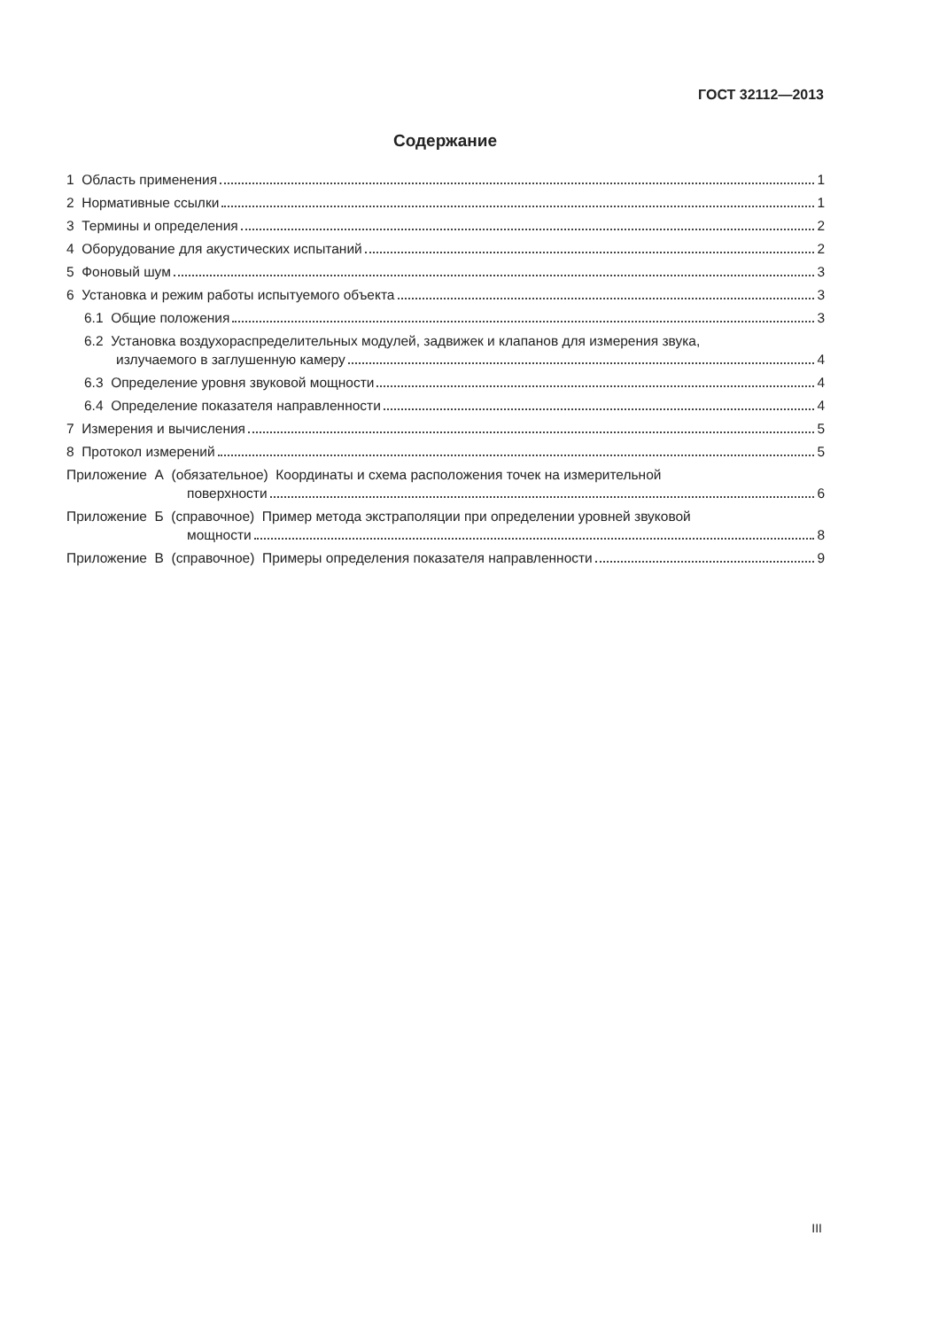ГОСТ 32112—2013
Содержание
1 Область применения 1
2 Нормативные ссылки 1
3 Термины и определения 2
4 Оборудование для акустических испытаний 2
5 Фоновый шум 3
6 Установка и режим работы испытуемого объекта 3
6.1 Общие положения 3
6.2 Установка воздухораспределительных модулей, задвижек и клапанов для измерения звука,
излучаемого в заглушенную камеру 4
6.3 Определение уровня звуковой мощности 4
6.4 Определение показателя направленности 4
7 Измерения и вычисления 5
8 Протокол измерений 5
Приложение А (обязательное) Координаты и схема расположения точек на измерительной
поверхности 6
Приложение Б (справочное) Пример метода экстраполяции при определении уровней звуковой
мощности 8
Приложение В (справочное) Примеры определения показателя направленности 9
III